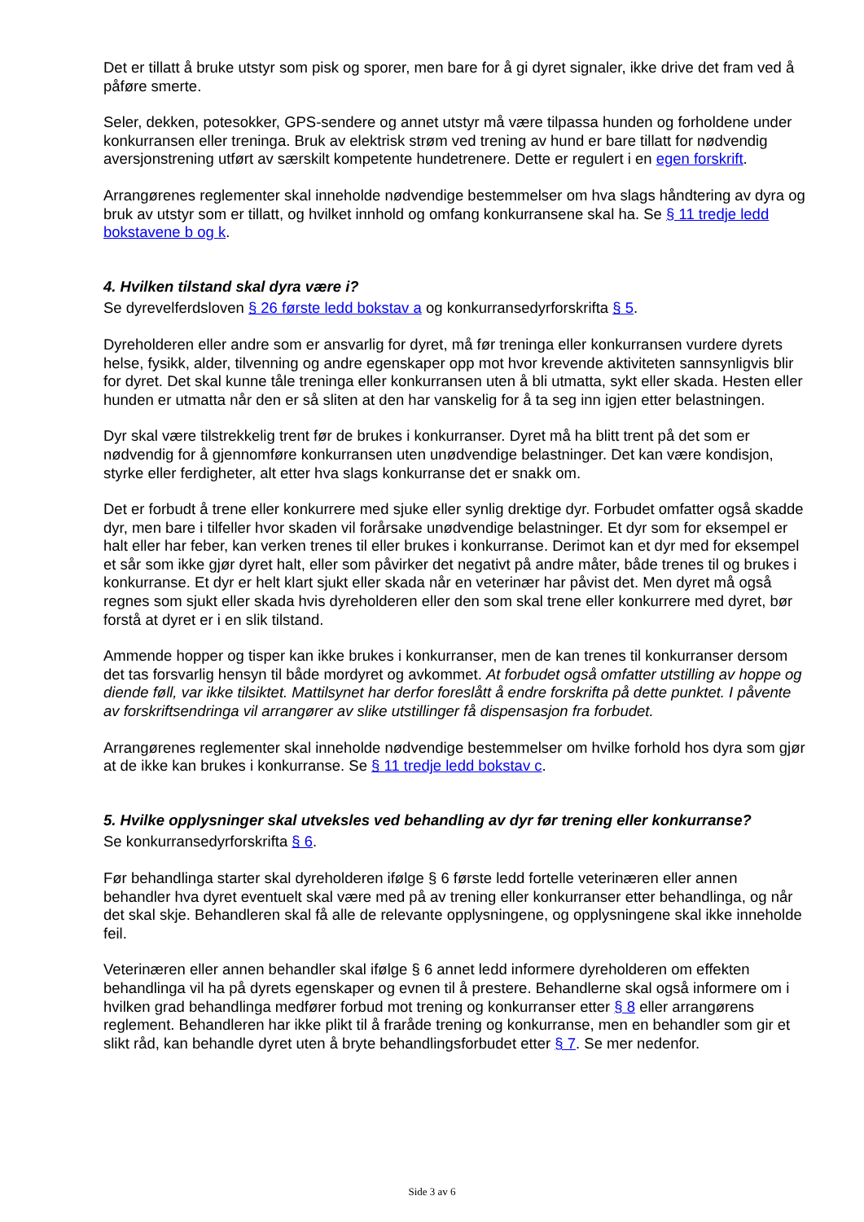Det er tillatt å bruke utstyr som pisk og sporer, men bare for å gi dyret signaler, ikke drive det fram ved å påføre smerte.
Seler, dekken, potesokker, GPS-sendere og annet utstyr må være tilpassa hunden og forholdene under konkurransen eller treninga. Bruk av elektrisk strøm ved trening av hund er bare tillatt for nødvendig aversjonstrening utført av særskilt kompetente hundetrenere. Dette er regulert i en egen forskrift.
Arrangørenes reglementer skal inneholde nødvendige bestemmelser om hva slags håndtering av dyra og bruk av utstyr som er tillatt, og hvilket innhold og omfang konkurransene skal ha. Se § 11 tredje ledd bokstavene b og k.
4. Hvilken tilstand skal dyra være i?
Se dyrevelferdsloven § 26 første ledd bokstav a og konkurransedyrforskrifta § 5.
Dyreholderen eller andre som er ansvarlig for dyret, må før treninga eller konkurransen vurdere dyrets helse, fysikk, alder, tilvenning og andre egenskaper opp mot hvor krevende aktiviteten sannsynligvis blir for dyret. Det skal kunne tåle treninga eller konkurransen uten å bli utmatta, sykt eller skada. Hesten eller hunden er utmatta når den er så sliten at den har vanskelig for å ta seg inn igjen etter belastningen.
Dyr skal være tilstrekkelig trent før de brukes i konkurranser. Dyret må ha blitt trent på det som er nødvendig for å gjennomføre konkurransen uten unødvendige belastninger. Det kan være kondisjon, styrke eller ferdigheter, alt etter hva slags konkurranse det er snakk om.
Det er forbudt å trene eller konkurrere med sjuke eller synlig drektige dyr. Forbudet omfatter også skadde dyr, men bare i tilfeller hvor skaden vil forårsake unødvendige belastninger. Et dyr som for eksempel er halt eller har feber, kan verken trenes til eller brukes i konkurranse. Derimot kan et dyr med for eksempel et sår som ikke gjør dyret halt, eller som påvirker det negativt på andre måter, både trenes til og brukes i konkurranse. Et dyr er helt klart sjukt eller skada når en veterinær har påvist det. Men dyret må også regnes som sjukt eller skada hvis dyreholderen eller den som skal trene eller konkurrere med dyret, bør forstå at dyret er i en slik tilstand.
Ammende hopper og tisper kan ikke brukes i konkurranser, men de kan trenes til konkurranser dersom det tas forsvarlig hensyn til både mordyret og avkommet. At forbudet også omfatter utstilling av hoppe og diende føll, var ikke tilsiktet. Mattilsynet har derfor foreslått å endre forskrifta på dette punktet. I påvente av forskriftsendringa vil arrangører av slike utstillinger få dispensasjon fra forbudet.
Arrangørenes reglementer skal inneholde nødvendige bestemmelser om hvilke forhold hos dyra som gjør at de ikke kan brukes i konkurranse. Se § 11 tredje ledd bokstav c.
5. Hvilke opplysninger skal utveksles ved behandling av dyr før trening eller konkurranse?
Se konkurransedyrforskrifta § 6.
Før behandlinga starter skal dyreholderen ifølge § 6 første ledd fortelle veterinæren eller annen behandler hva dyret eventuelt skal være med på av trening eller konkurranser etter behandlinga, og når det skal skje. Behandleren skal få alle de relevante opplysningene, og opplysningene skal ikke inneholde feil.
Veterinæren eller annen behandler skal ifølge § 6 annet ledd informere dyreholderen om effekten behandlinga vil ha på dyrets egenskaper og evnen til å prestere. Behandlerne skal også informere om i hvilken grad behandlinga medfører forbud mot trening og konkurranser etter § 8 eller arrangørens reglement. Behandleren har ikke plikt til å fraråde trening og konkurranse, men en behandler som gir et slikt råd, kan behandle dyret uten å bryte behandlingsforbudet etter § 7. Se mer nedenfor.
Side 3 av 6